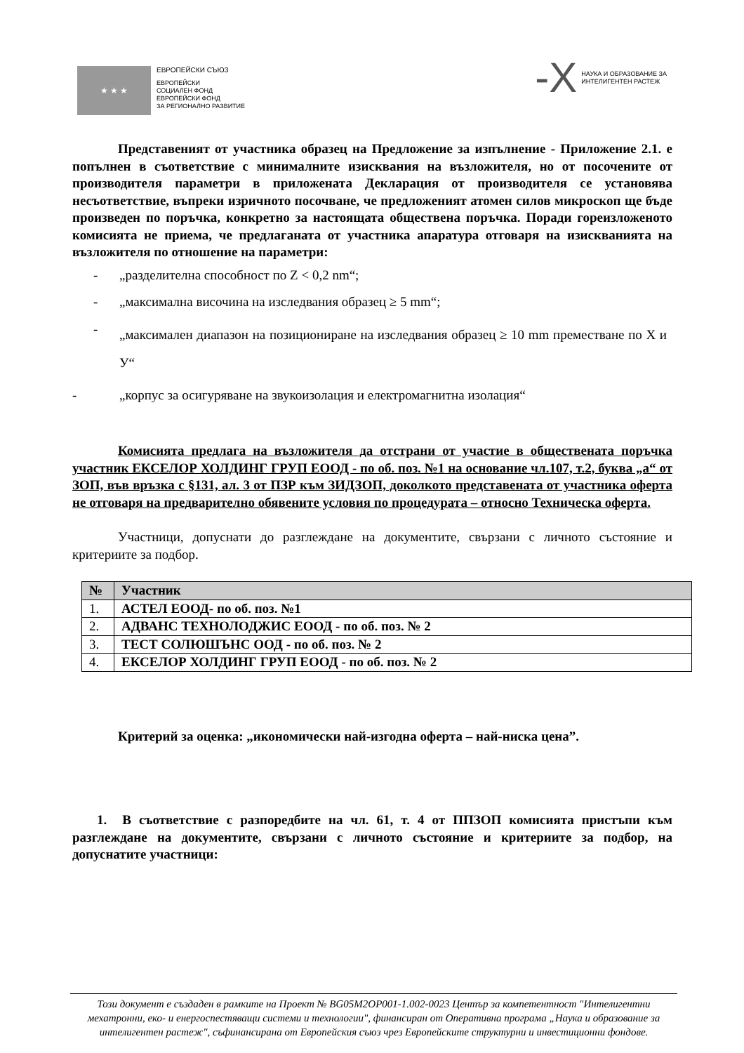★ ★ ★
ЕВРОПЕЙСКИ СЪЮЗ
ЕВРОПЕЙСКИ
СОЦИАЛЕН ФОНД
ЕВРОПЕЙСКИ ФОНД
ЗА РЕГИОНАЛНО РАЗВИТИЕ
-X
НАУКА И ОБРАЗОВАНИЕ ЗА
ИНТЕЛИГЕНТЕН РАСТЕЖ
Представеният от участника образец на Предложение за изпълнение - Приложение 2.1. е попълнен в съответствие с минималните изисквания на възложителя, но от посочените от производителя параметри в приложената Декларация от производителя се установява несъответствие, въпреки изричното посочване, че предложеният атомен силов микроскоп ще бъде произведен по поръчка, конкретно за настоящата обществена поръчка. Поради гореизложеното комисията не приема, че предлаганата от участника апаратура отговаря на изискванията на възложителя по отношение на параметри:
- „разделителна способност по Z < 0,2 nm“;
- „максимална височина на изследвания образец ≥ 5 mm“;
- „максимален диапазон на позициониране на изследвания образец ≥ 10 mm преместване по Х и У“
- „корпус за осигуряване на звукоизолация и електромагнитна изолация“
Комисията предлага на възложителя да отстрани от участие в обществената поръчка участник ЕКСЕЛОР ХОЛДИНГ ГРУП ЕООД - по об. поз. №1 на основание чл.107, т.2, буква „а“ от ЗОП, във връзка с §131, ал. 3 от ПЗР към ЗИДЗОП, доколкото представената от участника оферта не отговаря на предварително обявените условия по процедурата – относно Техническа оферта.
Участници, допуснати до разглеждане на документите, свързани с личното състояние и критериите за подбор.
| № | Участник |
| --- | --- |
| 1. | АСТЕЛ ЕООД- по об. поз. №1 |
| 2. | АДВАНС ТЕХНОЛОДЖИС ЕООД - по об. поз. № 2 |
| 3. | ТЕСТ СОЛЮШЪНС ООД - по об. поз. № 2 |
| 4. | ЕКСЕЛОР ХОЛДИНГ ГРУП ЕООД - по об. поз. № 2 |
Критерий за оценка: „икономически най-изгодна оферта – най-ниска цена”.
1. В съответствие с разпоредбите на чл. 61, т. 4 от ППЗОП комисията пристъпи към разглеждане на документите, свързани с личното състояние и критериите за подбор, на допуснатите участници:
Този документ е създаден в рамките на Проект № BG05M2OP001-1.002-0023 Център за компетентност "Интелигентни мехатронни, еко- и енергоспестяващи системи и технологии", финансиран от Оперативна програма „Наука и образование за интелигентен растеж", съфинансирана от Европейския съюз чрез Европейските структурни и инвестиционни фондове.